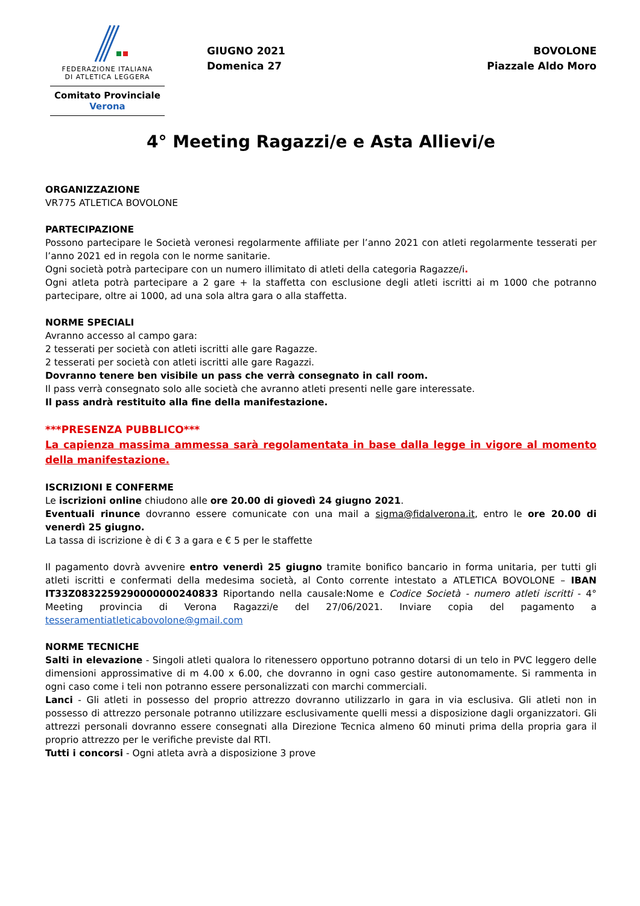FEDERAZIONE ITALIANA
DI ATLETICA LEGGERA
Comitato Provinciale Verona
GIUGNO 2021
Domenica 27
BOVOLONE
Piazzale Aldo Moro
4° Meeting Ragazzi/e e Asta Allievi/e
ORGANIZZAZIONE
VR775 ATLETICA BOVOLONE
PARTECIPAZIONE
Possono partecipare le Società veronesi regolarmente affiliate per l’anno 2021 con atleti regolarmente tesserati per l’anno 2021 ed in regola con le norme sanitarie.
Ogni società potrà partecipare con un numero illimitato di atleti della categoria Ragazze/i.
Ogni atleta potrà partecipare a 2 gare + la staffetta con esclusione degli atleti iscritti ai m 1000 che potranno partecipare, oltre ai 1000, ad una sola altra gara o alla staffetta.
NORME SPECIALI
Avranno accesso al campo gara:
2 tesserati per società con atleti iscritti alle gare Ragazze.
2 tesserati per società con atleti iscritti alle gare Ragazzi.
Dovranno tenere ben visibile un pass che verrà consegnato in call room.
Il pass verrà consegnato solo alle società che avranno atleti presenti nelle gare interessate.
Il pass andrà restituito alla fine della manifestazione.
***PRESENZA PUBBLICO***
La capienza massima ammessa sarà regolamentata in base dalla legge in vigore al momento della manifestazione.
ISCRIZIONI E CONFERME
Le iscrizioni online chiudono alle ore 20.00 di giovedì 24 giugno 2021.
Eventuali rinunce dovranno essere comunicate con una mail a sigma@fidalverona.it, entro le ore 20.00 di venerdì 25 giugno.
La tassa di iscrizione è di € 3 a gara e € 5 per le staffette
Il pagamento dovrà avvenire entro venerdì 25 giugno tramite bonifico bancario in forma unitaria, per tutti gli atleti iscritti e confermati della medesima società, al Conto corrente intestato a ATLETICA BOVOLONE – IBAN IT33Z0832259290000000240833 Riportando nella causale:Nome e Codice Società - numero atleti iscritti - 4° Meeting provincia di Verona Ragazzi/e del 27/06/2021. Inviare copia del pagamento a tesseramentiatleticabovolone@gmail.com
NORME TECNICHE
Salti in elevazione - Singoli atleti qualora lo ritenessero opportuno potranno dotarsi di un telo in PVC leggero delle dimensioni approssimative di m 4.00 x 6.00, che dovranno in ogni caso gestire autonomamente. Si rammenta in ogni caso come i teli non potranno essere personalizzati con marchi commerciali.
Lanci - Gli atleti in possesso del proprio attrezzo dovranno utilizzarlo in gara in via esclusiva. Gli atleti non in possesso di attrezzo personale potranno utilizzare esclusivamente quelli messi a disposizione dagli organizzatori. Gli attrezzi personali dovranno essere consegnati alla Direzione Tecnica almeno 60 minuti prima della propria gara il proprio attrezzo per le verifiche previste dal RTI.
Tutti i concorsi - Ogni atleta avrà a disposizione 3 prove